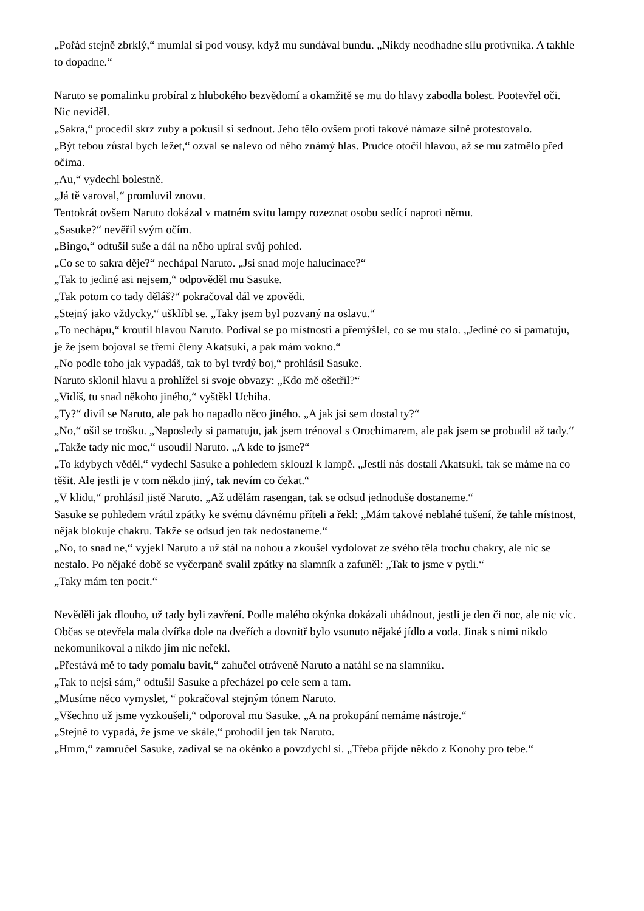„Pořád stejně zbrklý,“ mumlal si pod vousy, když mu sundával bundu. „Nikdy neodhadne sílu protivníka. A takhle to dopadne.“
Naruto se pomalinku probíral z hlubokého bezvědomí a okamžitě se mu do hlavy zabodla bolest. Pootevřel oči. Nic neviděl.
„Sakra,“ procedil skrz zuby a pokusil si sednout. Jeho tělo ovšem proti takové námaze silně protestovalo.
„Být tebou zůstal bych ležet,“ ozval se nalevo od něho známý hlas. Prudce otočil hlavou, až se mu zatmělo před očima.
„Au,“ vydechl bolestně.
„Já tě varoval,“ promluvil znovu.
Tentokrát ovšem Naruto dokázal v matném svitu lampy rozeznat osobu sedící naproti němu.
„Sasuke?“ nevěřil svým očím.
„Bingo,“ odtušil suše a dál na něho upíral svůj pohled.
„Co se to sakra děje?“ nechápal Naruto. „Jsi snad moje halucinace?“
„Tak to jediné asi nejsem,“ odpověděl mu Sasuke.
„Tak potom co tady děláš?“ pokračoval dál ve zpovědi.
„Stejný jako vždycky,“ ušklíbl se. „Taky jsem byl pozvaný na oslavu.“
„To nechápu,“ kroutil hlavou Naruto. Podíval se po místnosti a přemýšlel, co se mu stalo. „Jediné co si pamatuju, je že jsem bojoval se třemi členy Akatsuki, a pak mám vokno.“
„No podle toho jak vypadáš, tak to byl tvrdý boj,“ prohlásil Sasuke.
Naruto sklonil hlavu a prohlížel si svoje obvazy: „Kdo mě ošetřil?“
„Vidíš, tu snad někoho jiného,“ vyštěkl Uchiha.
„Ty?“ divil se Naruto, ale pak ho napadlo něco jiného. „A jak jsi sem dostal ty?“
„No,“ ošil se trošku. „Naposledy si pamatuju, jak jsem trénoval s Orochimarem, ale pak jsem se probudil až tady.“
„Takže tady nic moc,“ usoudil Naruto. „A kde to jsme?“
„To kdybych věděl,“ vydechl Sasuke a pohledem sklouzl k lampě. „Jestli nás dostali Akatsuki, tak se máme na co těšit. Ale jestli je v tom někdo jiný, tak nevím co čekat.“
„V klidu,“ prohlásil jistě Naruto. „Až udělám rasengan, tak se odsud jednoduše dostaneme.“
Sasuke se pohledem vrátil zpátky ke svému dávnému příteli a řekl: „Mám takové neblahé tušení, že tahle místnost, nějak blokuje chakru. Takže se odsud jen tak nedostaneme.“
„No, to snad ne,“ vyjekl Naruto a už stál na nohou a zkoušel vydolovat ze svého těla trochu chakry, ale nic se nestalo. Po nějaké době se vyčerpaně svalil zpátky na slamník a zafuněl: „Tak to jsme v pytli.“
„Taky mám ten pocit.“
Nevěděli jak dlouho, už tady byli zavření. Podle malého okýnka dokázali uhádnout, jestli je den či noc, ale nic víc. Občas se otevřela mala dvířka dole na dveřích a dovnitř bylo vsunuto nějaké jídlo a voda. Jinak s nimi nikdo nekomunikoval a nikdo jim nic neřekl.
„Přestává mě to tady pomalu bavit,“ zahučel otráveně Naruto a natáhl se na slamníku.
„Tak to nejsi sám,“ odtušil Sasuke a přecházel po cele sem a tam.
„Musíme něco vymyslet, “ pokračoval stejným tónem Naruto.
„Všechno už jsme vyzkoušeli,“ odporoval mu Sasuke. „A na prokopání nemáme nástroje.“
„Stejně to vypadá, že jsme ve skále,“ prohodil jen tak Naruto.
„Hmm,“ zamručel Sasuke, zadíval se na okénko a povzdychl si. „Třeba přijde někdo z Konohy pro tebe.“